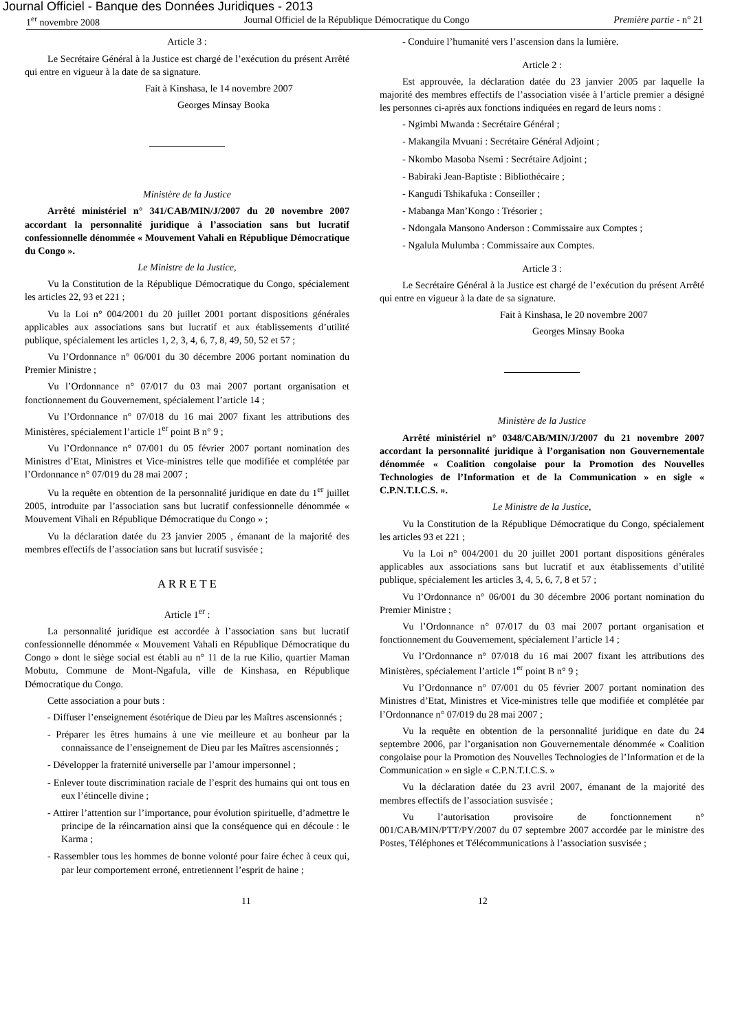Journal Officiel - Banque des Données Juridiques - 2013
1<sup>er</sup> novembre 2008 Journal Officiel de la République Démocratique du Congo Première partie - n° 21
Article 3 :
Le Secrétaire Général à la Justice est chargé de l’exécution du présent Arrêté qui entre en vigueur à la date de sa signature.
Fait à Kinshasa, le 14 novembre 2007
Georges Minsay Booka
Ministère de la Justice
Arrêté ministériel n° 341/CAB/MIN/J/2007 du 20 novembre 2007 accordant la personnalité juridique à l’association sans but lucratif confessionnelle dénommée « Mouvement Vahali en République Démocratique du Congo ».
Le Ministre de la Justice,
Vu la Constitution de la République Démocratique du Congo, spécialement les articles 22, 93 et 221 ;
Vu la Loi n° 004/2001 du 20 juillet 2001 portant dispositions générales applicables aux associations sans but lucratif et aux établissements d’utilité publique, spécialement les articles 1, 2, 3, 4, 6, 7, 8, 49, 50, 52 et 57 ;
Vu l’Ordonnance n° 06/001 du 30 décembre 2006 portant nomination du Premier Ministre ;
Vu l’Ordonnance n° 07/017 du 03 mai 2007 portant organisation et fonctionnement du Gouvernement, spécialement l’article 14 ;
Vu l’Ordonnance n° 07/018 du 16 mai 2007 fixant les attributions des Ministères, spécialement l’article 1<sup>er</sup> point B n° 9 ;
Vu l’Ordonnance n° 07/001 du 05 février 2007 portant nomination des Ministres d’Etat, Ministres et Vice-ministres telle que modifiée et complétée par l’Ordonnance n° 07/019 du 28 mai 2007 ;
Vu la requête en obtention de la personnalité juridique en date du 1<sup>er</sup> juillet 2005, introduite par l’association sans but lucratif confessionnelle dénommée « Mouvement Vihali en République Démocratique du Congo » ;
Vu la déclaration datée du 23 janvier 2005 , émanant de la majorité des membres effectifs de l’association sans but lucratif susvisée ;
A R R E T E
Article 1<sup>er</sup> :
La personnalité juridique est accordée à l’association sans but lucratif confessionnelle dénommée « Mouvement Vahali en République Démocratique du Congo » dont le siège social est établi au n° 11 de la rue Kilio, quartier Maman Mobutu, Commune de Mont-Ngafula, ville de Kinshasa, en République Démocratique du Congo.
Cette association a pour buts :
- Diffuser l’enseignement ésotérique de Dieu par les Maîtres ascensionnés ;
- Préparer les êtres humains à une vie meilleure et au bonheur par la connaissance de l’enseignement de Dieu par les Maîtres ascensionnés ;
- Développer la fraternité universelle par l’amour impersonnel ;
- Enlever toute discrimination raciale de l’esprit des humains qui ont tous en eux l’étincelle divine ;
- Attirer l’attention sur l’importance, pour évolution spirituelle, d’admettre le principe de la réincarnation ainsi que la conséquence qui en découle : le Karma ;
- Rassembler tous les hommes de bonne volonté pour faire échec à ceux qui, par leur comportement erroné, entretiennent l’esprit de haine ;
- Conduire l’humanité vers l’ascension dans la lumière.
Article 2 :
Est approuvée, la déclaration datée du 23 janvier 2005 par laquelle la majorité des membres effectifs de l’association visée à l’article premier a désigné les personnes ci-après aux fonctions indiquées en regard de leurs noms :
- Ngimbi Mwanda : Secrétaire Général ;
- Makangila Mvuani : Secrétaire Général Adjoint ;
- Nkombo Masoba Nsemi : Secrétaire Adjoint ;
- Babiraki Jean-Baptiste : Bibliothécaire ;
- Kangudi Tshikafuka : Conseiller ;
- Mabanga Man’Kongo : Trésorier ;
- Ndongala Mansono Anderson : Commissaire aux Comptes ;
- Ngalula Mulumba : Commissaire aux Comptes.
Article 3 :
Le Secrétaire Général à la Justice est chargé de l’exécution du présent Arrêté qui entre en vigueur à la date de sa signature.
Fait à Kinshasa, le 20 novembre 2007
Georges Minsay Booka
Ministère de la Justice
Arrêté ministériel n° 0348/CAB/MIN/J/2007 du 21 novembre 2007 accordant la personnalité juridique à l’organisation non Gouvernementale dénommée « Coalition congolaise pour la Promotion des Nouvelles Technologies de l’Information et de la Communication » en sigle « C.P.N.T.I.C.S. ».
Le Ministre de la Justice,
Vu la Constitution de la République Démocratique du Congo, spécialement les articles 93 et 221 ;
Vu la Loi n° 004/2001 du 20 juillet 2001 portant dispositions générales applicables aux associations sans but lucratif et aux établissements d’utilité publique, spécialement les articles 3, 4, 5, 6, 7, 8 et 57 ;
Vu l’Ordonnance n° 06/001 du 30 décembre 2006 portant nomination du Premier Ministre ;
Vu l’Ordonnance n° 07/017 du 03 mai 2007 portant organisation et fonctionnement du Gouvernement, spécialement l’article 14 ;
Vu l’Ordonnance n° 07/018 du 16 mai 2007 fixant les attributions des Ministères, spécialement l’article 1<sup>er</sup> point B n° 9 ;
Vu l’Ordonnance n° 07/001 du 05 février 2007 portant nomination des Ministres d’Etat, Ministres et Vice-ministres telle que modifiée et complétée par l’Ordonnance n° 07/019 du 28 mai 2007 ;
Vu la requête en obtention de la personnalité juridique en date du 24 septembre 2006, par l’organisation non Gouvernementale dénommée « Coalition congolaise pour la Promotion des Nouvelles Technologies de l’Information et de la Communication » en sigle « C.P.N.T.I.C.S. »
Vu la déclaration datée du 23 avril 2007, émanant de la majorité des membres effectifs de l’association susvisée ;
Vu l’autorisation provisoire de fonctionnement n° 001/CAB/MIN/PTT/PY/2007 du 07 septembre 2007 accordée par le ministre des Postes, Téléphones et Télécommunications à l’association susvisée ;
11 12